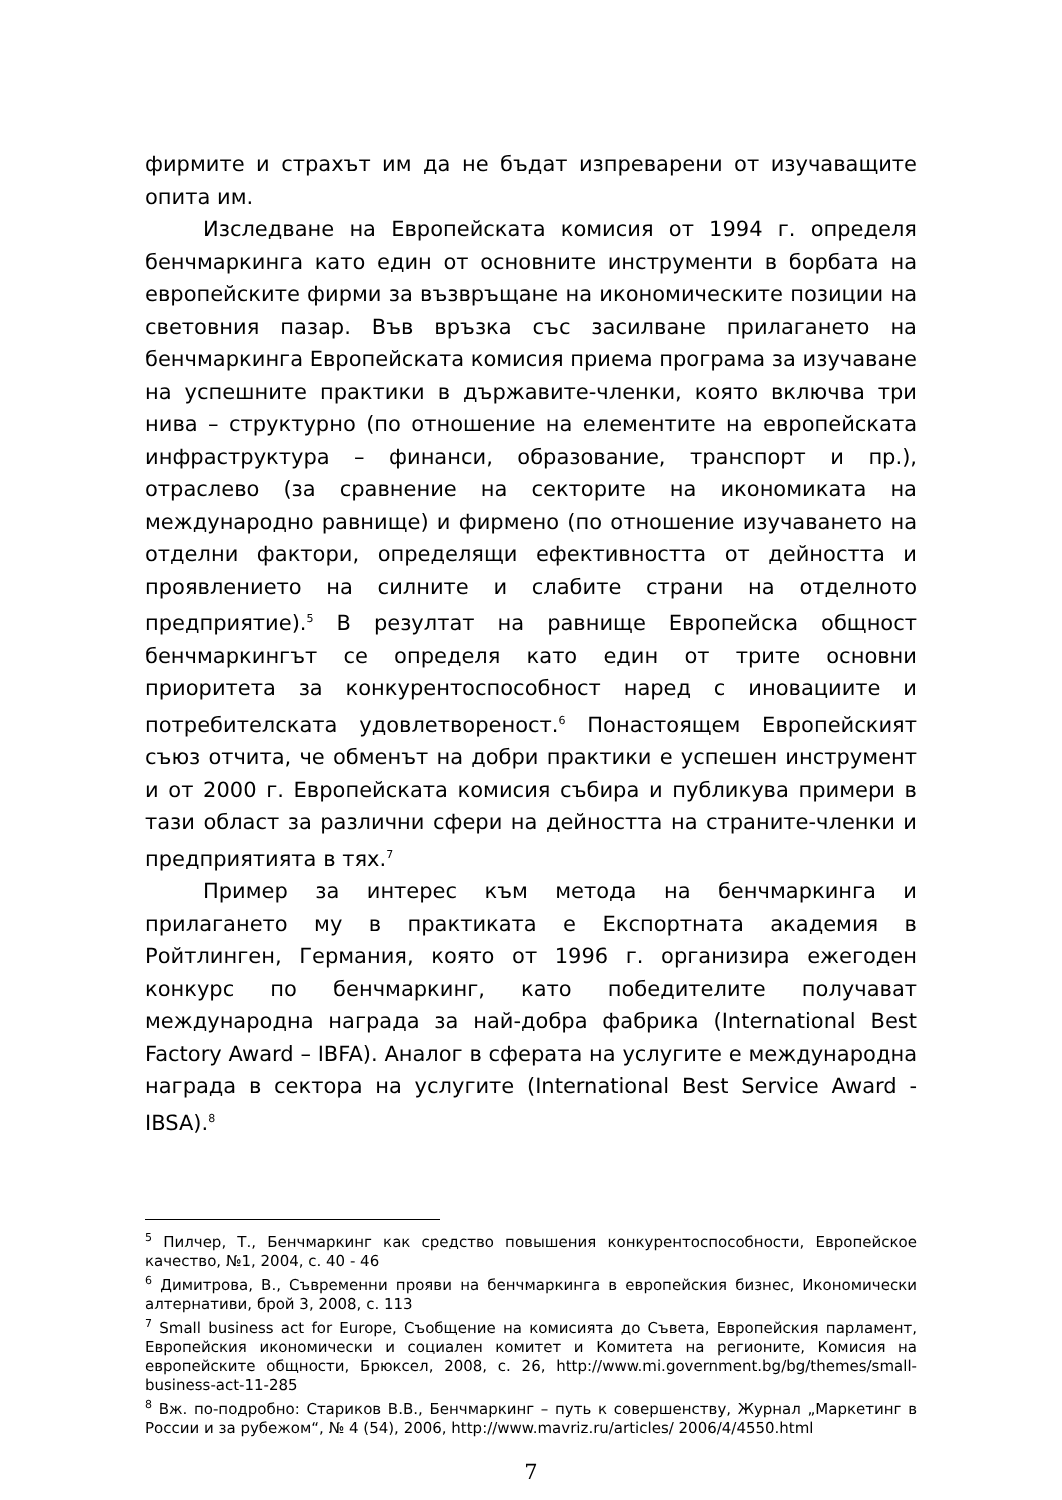фирмите и страхът им да не бъдат изпреварени от изучаващите опита им.
Изследване на Европейската комисия от 1994 г. определя бенчмаркинга като един от основните инструменти в борбата на европейските фирми за възвръщане на икономическите позиции на световния пазар. Във връзка със засилване прилагането на бенчмаркинга Европейската комисия приема програма за изучаване на успешните практики в държавите-членки, която включва три нива – структурно (по отношение на елементите на европейската инфраструктура – финанси, образование, транспорт и пр.), отраслево (за сравнение на секторите на икономиката на международно равнище) и фирмено (по отношение изучаването на отделни фактори, определящи ефективността от дейността и проявлението на силните и слабите страни на отделното предприятие).<sup>5</sup> В резултат на равнище Европейска общност бенчмаркингът се определя като един от трите основни приоритета за конкурентоспособност наред с иновациите и потребителската удовлетвореност.<sup>6</sup> Понастоящем Европейският съюз отчита, че обменът на добри практики е успешен инструмент и от 2000 г. Европейската комисия събира и публикува примери в тази област за различни сфери на дейността на страните-членки и предприятията в тях.<sup>7</sup>
Пример за интерес към метода на бенчмаркинга и прилагането му в практиката е Експортната академия в Ройтлинген, Германия, която от 1996 г. организира ежегоден конкурс по бенчмаркинг, като победителите получават международна награда за най-добра фабрика (International Best Factory Award – IBFA). Аналог в сферата на услугите е международна награда в сектора на услугите (International Best Service Award - IBSA).<sup>8</sup>
<sup>5</sup> Пилчер, Т., Бенчмаркинг как средство повышения конкурентоспособности, Европейское качество, №1, 2004, с. 40 - 46
<sup>6</sup> Димитрова, В., Съвременни прояви на бенчмаркинга в европейския бизнес, Икономически алтернативи, брой 3, 2008, с. 113
<sup>7</sup> Small business act for Europe, Съобщение на комисията до Съвета, Европейския парламент, Европейския икономически и социален комитет и Комитета на регионите, Комисия на европейските общности, Брюксел, 2008, с. 26, http://www.mi.government.bg/bg/themes/small-business-act-11-285
<sup>8</sup> Вж. по-подробно: Стариков В.В., Бенчмаркинг – путь к совершенству, Журнал „Маркетинг в России и за рубежом“, № 4 (54), 2006, http://www.mavriz.ru/articles/ 2006/4/4550.html
7